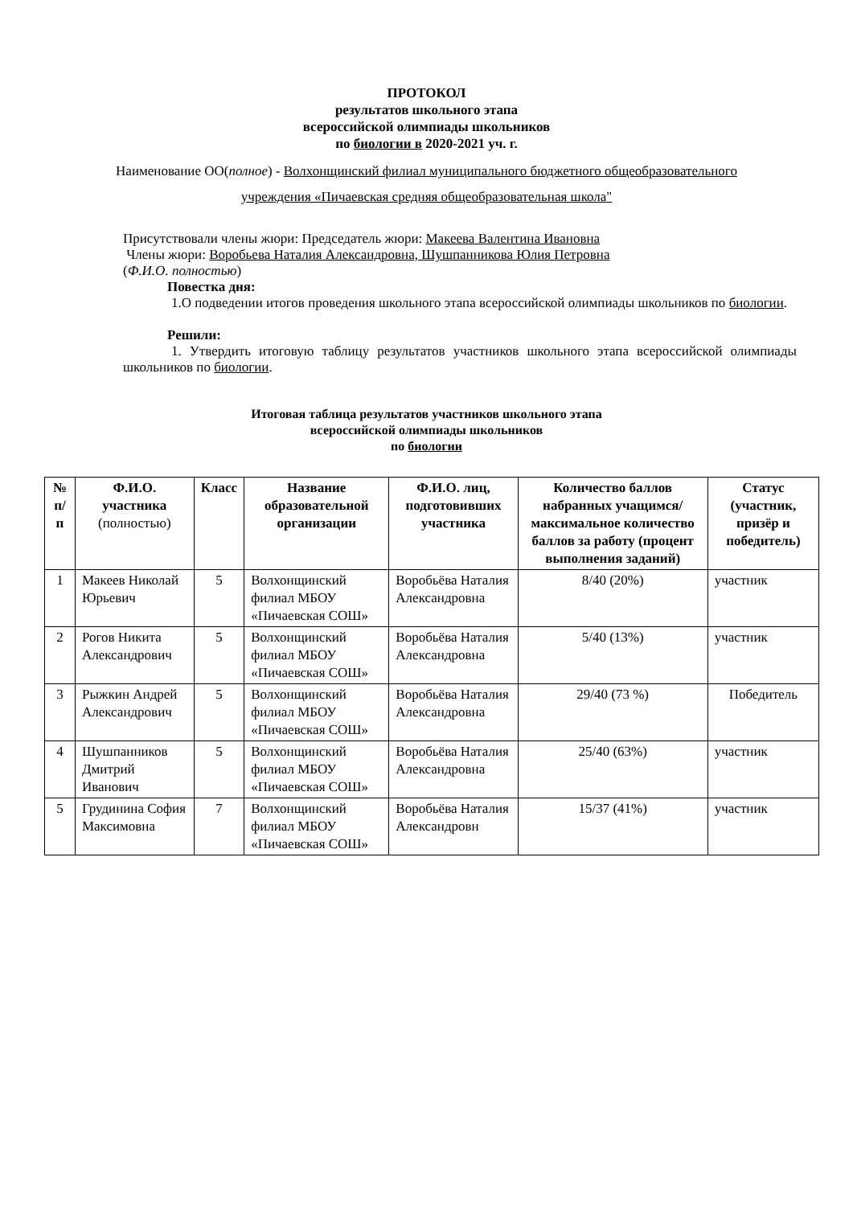ПРОТОКОЛ
результатов школьного этапа
всероссийской олимпиады школьников
по биологии в 2020-2021 уч. г.
Наименование ОО(полное) - Волхонщинский филиал муниципального бюджетного общеобразовательного учреждения «Пичаевская средняя общеобразовательная школа"
Присутствовали члены жюри: Председатель жюри: Макеева Валентина Ивановна
Члены жюри: Воробьева Наталия Александровна, Шушпанникова Юлия Петровна
(Ф.И.О. полностью)
Повестка дня:
1.О подведении итогов проведения школьного этапа всероссийской олимпиады школьников по биологии.
Решили:
1. Утвердить итоговую таблицу результатов участников школьного этапа всероссийской олимпиады школьников по биологии.
Итоговая таблица результатов участников школьного этапа
всероссийской олимпиады школьников
по биологии
| № п/п | Ф.И.О. участника (полностью) | Класс | Название образовательной организации | Ф.И.О. лиц, подготовивших участника | Количество баллов набранных учащимся/ максимальное количество баллов за работу (процент выполнения заданий) | Статус (участник, призёр и победитель) |
| --- | --- | --- | --- | --- | --- | --- |
| 1 | Макеев Николай Юрьевич | 5 | Волхонщинский филиал МБОУ «Пичаевская СОШ» | Воробьёва Наталия Александровна | 8/40 (20%) | участник |
| 2 | Рогов Никита Александрович | 5 | Волхонщинский филиал МБОУ «Пичаевская СОШ» | Воробьёва Наталия Александровна | 5/40 (13%) | участник |
| 3 | Рыжкин Андрей Александрович | 5 | Волхонщинский филиал МБОУ «Пичаевская СОШ» | Воробьёва Наталия Александровна | 29/40 (73 %) | Победитель |
| 4 | Шушпанников Дмитрий Иванович | 5 | Волхонщинский филиал МБОУ «Пичаевская СОШ» | Воробьёва Наталия Александровна | 25/40 (63%) | участник |
| 5 | Грудинина София Максимовна | 7 | Волхонщинский филиал МБОУ «Пичаевская СОШ» | Воробьёва Наталия Александровн | 15/37 (41%) | участник |